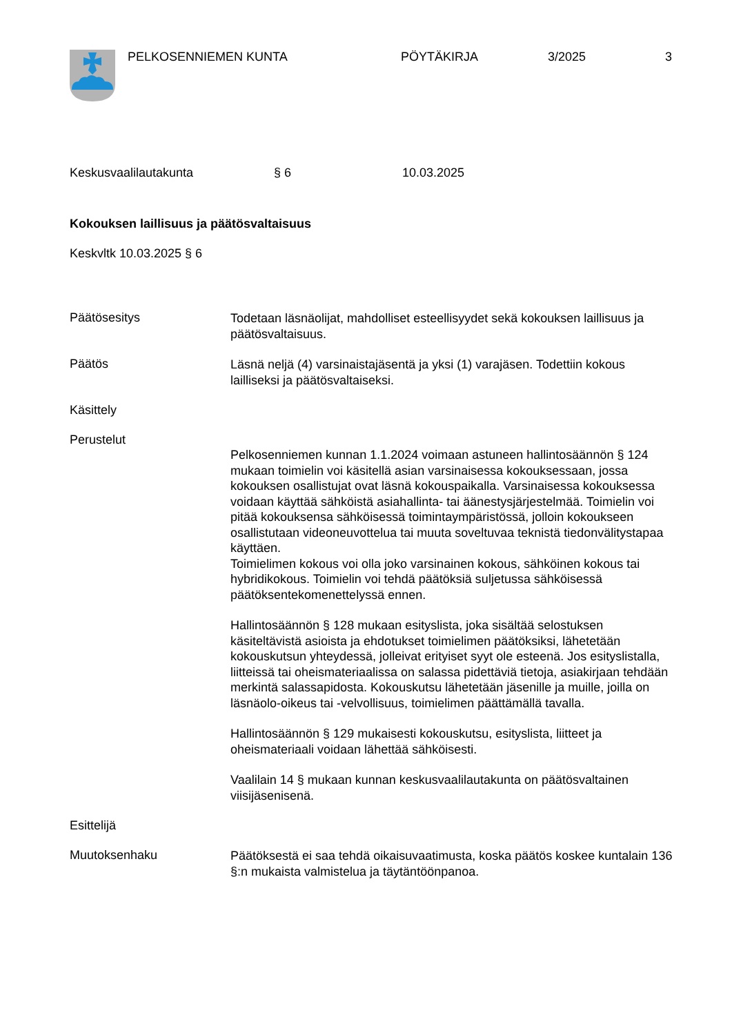PELKOSENNIEMEN KUNTA PÖYTÄKIRJA 3/2025 3
Keskusvaalilautakunta § 6 10.03.2025
Kokouksen laillisuus ja päätösvaltaisuus
Keskvltk 10.03.2025 § 6
Päätösesitys
Todetaan läsnäolijat, mahdolliset esteellisyydet sekä kokouksen laillisuus ja päätösvaltaisuus.
Päätös
Läsnä neljä (4) varsinaistajäsentä ja yksi (1) varajäsen. Todettiin kokous lailliseksi ja päätösvaltaiseksi.
Käsittely
Perustelut
Pelkosenniemen kunnan 1.1.2024 voimaan astuneen hallintosäännön § 124 mukaan toimielin voi käsitellä asian varsinaisessa kokouksessaan, jossa kokouksen osallistujat ovat läsnä kokouspaikalla. Varsinaisessa kokouksessa voidaan käyttää sähköistä asiahallinta- tai äänestysjärjestelmää. Toimielin voi pitää kokouksensa sähköisessä toimintaympäristössä, jolloin kokoukseen osallistutaan videoneuvottelua tai muuta soveltuvaa teknistä tiedonvälitystapaa käyttäen.
Toimielimen kokous voi olla joko varsinainen kokous, sähköinen kokous tai hybridikokous. Toimielin voi tehdä päätöksiä suljetussa sähköisessä päätöksentekomenettelyssä ennen.
Hallintosäännön § 128 mukaan esityslista, joka sisältää selostuksen käsiteltävistä asioista ja ehdotukset toimielimen päätöksiksi, lähetetään kokouskutsun yhteydessä, jolleivat erityiset syyt ole esteenä. Jos esityslistalla, liitteissä tai oheismateriaalissa on salassa pidettäviä tietoja, asiakirjaan tehdään merkintä salassapidosta. Kokouskutsu lähetetään jäsenille ja muille, joilla on läsnäolo-oikeus tai -velvollisuus, toimielimen päättämällä tavalla.
Hallintosäännön § 129 mukaisesti kokouskutsu, esityslista, liitteet ja oheismateriaali voidaan lähettää sähköisesti.
Vaalilain 14 § mukaan kunnan keskusvaalilautakunta on päätösvaltainen viisijäsenisenä.
Esittelijä
Muutoksenhaku
Päätöksestä ei saa tehdä oikaisuvaatimusta, koska päätös koskee kuntalain 136 §:n mukaista valmistelua ja täytäntöönpanoa.